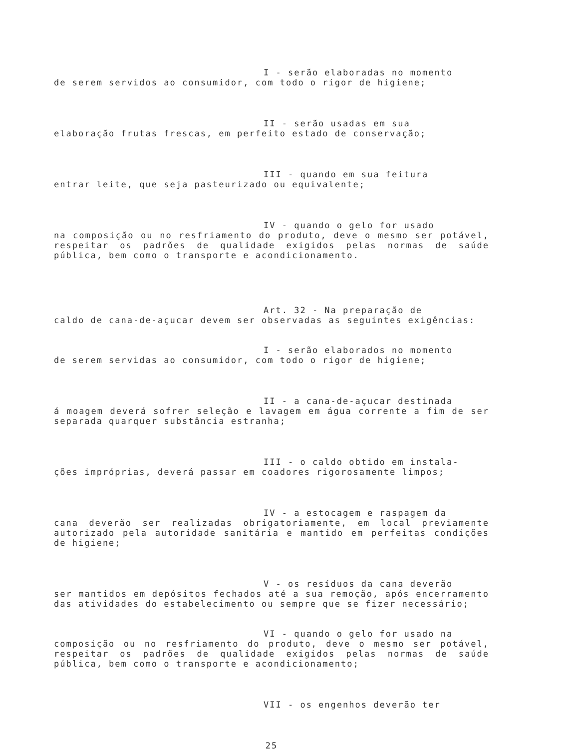I - serão elaboradas no momento
de serem servidos ao consumidor, com todo o rigor de higiene;
II - serão usadas em sua
elaboração frutas frescas, em perfeito estado de conservação;
III - quando em sua feitura
entrar leite, que seja pasteurizado ou equivalente;
IV - quando o gelo for usado
na composição ou no resfriamento do produto, deve o mesmo ser potável, respeitar os padrões de qualidade exigidos pelas normas de saúde pública, bem como o transporte e acondicionamento.
Art. 32 - Na preparação de
caldo de cana-de-açucar devem ser observadas as seguintes exigências:
I - serão elaborados no momento
de serem servidas ao consumidor, com todo o rigor de higiene;
II - a cana-de-açucar destinada
á moagem deverá sofrer seleção e lavagem em água corrente a fim de ser separada quarquer substância estranha;
III - o caldo obtido em instala-
ções impróprias, deverá passar em coadores rigorosamente limpos;
IV - a estocagem e raspagem da
cana deverão ser realizadas obrigatoriamente, em local previamente autorizado pela autoridade sanitária e mantido em perfeitas condições de higiene;
V - os resíduos da cana deverão
ser mantidos em depósitos fechados até a sua remoção, após encerramento das atividades do estabelecimento ou sempre que se fizer necessário;
VI - quando o gelo for usado na
composição ou no resfriamento do produto, deve o mesmo ser potável, respeitar os padrões de qualidade exigidos pelas normas de saúde pública, bem como o transporte e acondicionamento;
VII - os engenhos deverão ter
25